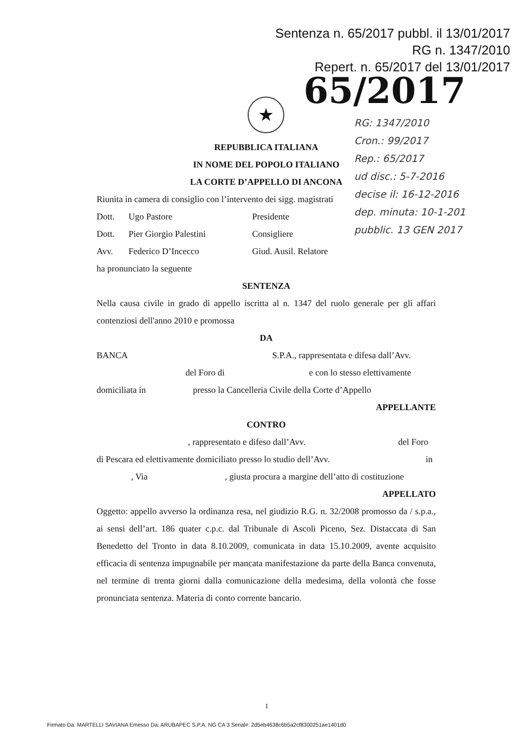Sentenza n. 65/2017 pubbl. il 13/01/2017
RG n. 1347/2010
Repert. n. 65/2017 del 13/01/2017
65/2017 ★
RG: 1347/2010
Cron.: 99/2017
Rep.: 65/2017
ud disc.: 5-7-2016
decise il: 16-12-2016
dep. minuta: 10-1-201
pubblic. 13 GEN 2017
REPUBBLICA ITALIANA
IN NOME DEL POPOLO ITALIANO
LA CORTE D’APPELLO DI ANCONA
Riunita in camera di consiglio con l’intervento dei sigg. magistrati
Dott. Ugo Pastore Presidente
Dott. Pier Giorgio Palestini Consigliere
Avv. Federico D’Incecco Giud. Ausil. Relatore
ha pronunciato la seguente
SENTENZA
Nella causa civile in grado di appello iscritta al n. 1347 del ruolo generale per gli affari contenziosi dell'anno 2010 e promossa
DA
BANCA S.P.A., rappresentata e difesa dall’Avv.
del Foro di e con lo stesso elettivamente
domiciliata in presso la Cancelleria Civile della Corte d’Appello
APPELLANTE
CONTRO
, rappresentato e difeso dall’Avv. del Foro
di Pescara ed elettivamente domiciliato presso lo studio dell’Avv. in
, Via , giusta procura a margine dell’atto di costituzione
APPELLATO
Oggetto: appello avverso la ordinanza resa, nel giudizio R.G. n. 32/2008 promosso da / s.p.a., ai sensi dell’art. 186 quater c.p.c. dal Tribunale di Ascoli Piceno, Sez. Distaccata di San Benedetto del Tronto in data 8.10.2009, comunicata in data 15.10.2009, avente acquisito efficacia di sentenza impugnabile per mancata manifestazione da parte della Banca convenuta, nel termine di trenta giorni dalla comunicazione della medesima, della volontà che fosse pronunciata sentenza. Materia di conto corrente bancario.
1
Firmato Da: MARTELLI SAVIANA Emesso Da: ARUBAPEC S.P.A. NG CA 3 Serial#: 2d5eb4638c6b5a2cf8300251ae1401d0